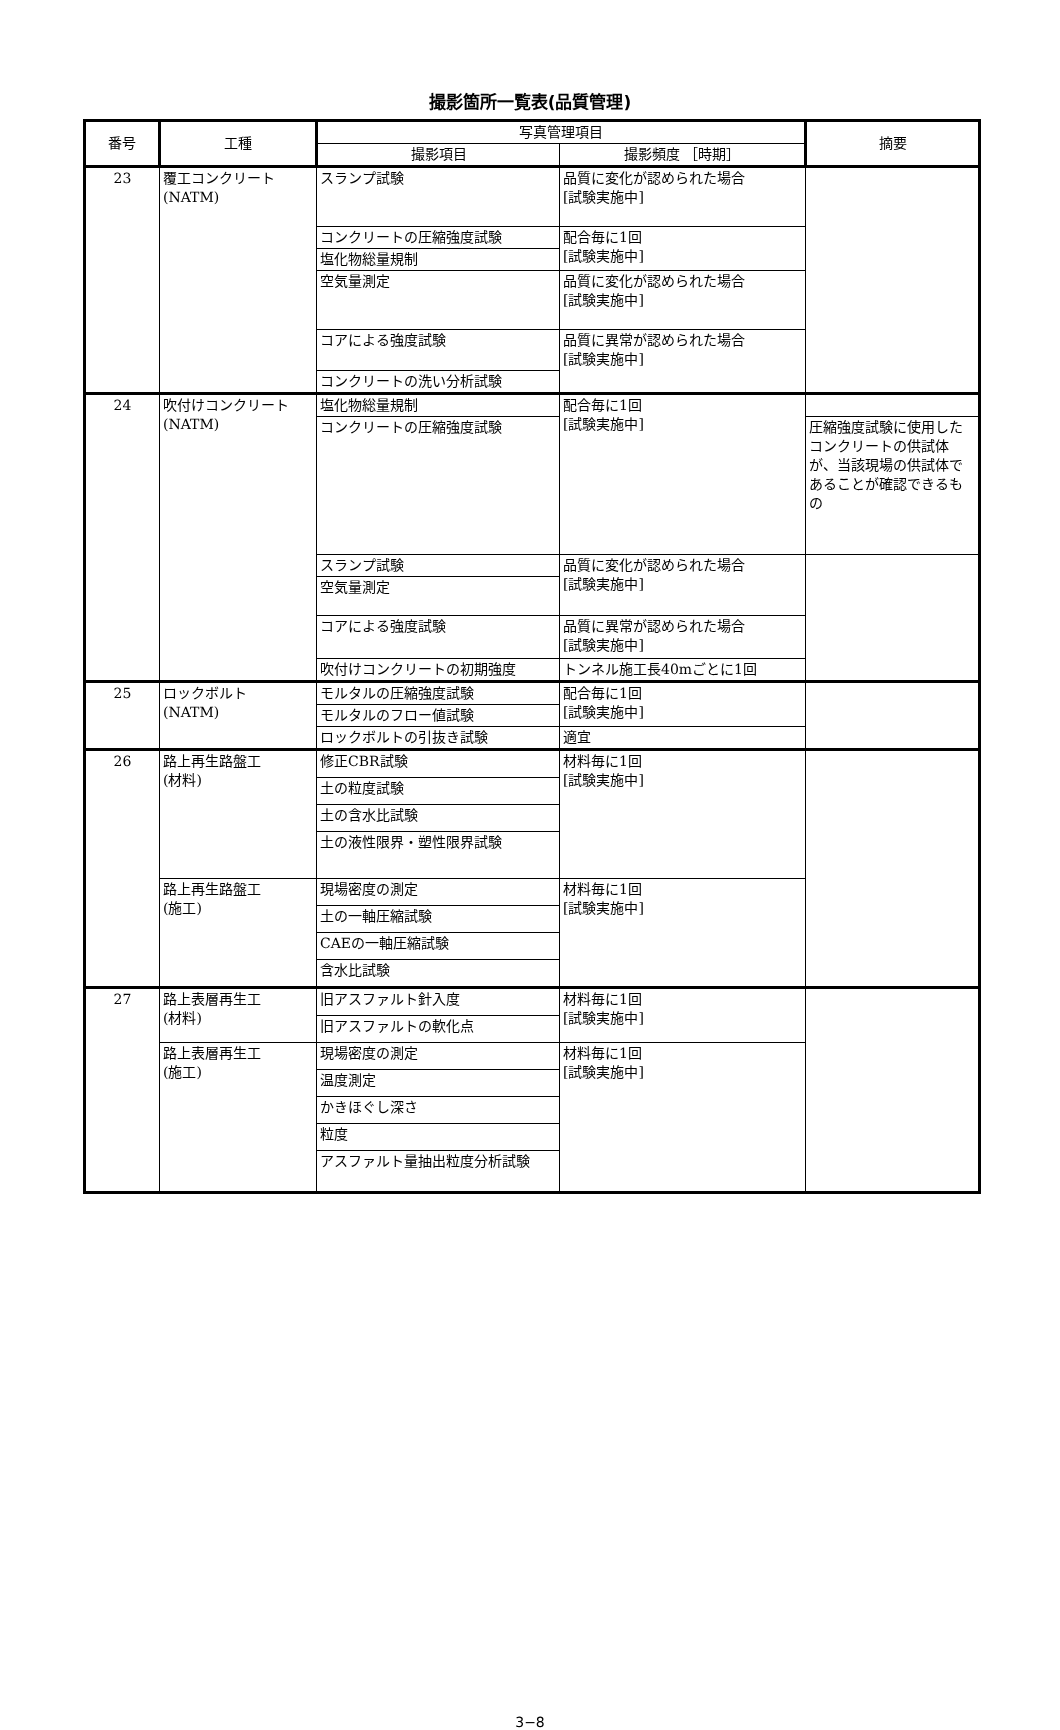撮影箇所一覧表(品質管理)
| 番号 | 工種 | 写真管理項目 | | 摘要 |
| --- | --- | --- | --- | --- |
| | | 撮影項目 | 撮影頻度 ［時期］ | |
| 23 | 覆工コンクリート(NATM) | スランプ試験 | 品質に変化が認められた場合 [試験実施中] | |
| | | コンクリートの圧縮強度試験 | 配合毎に1回 [試験実施中] | |
| | | 塩化物総量規制 | | |
| | | 空気量測定 | 品質に変化が認められた場合 [試験実施中] | |
| | | コアによる強度試験 | 品質に異常が認められた場合 [試験実施中] | |
| | | コンクリートの洗い分析試験 | | |
| 24 | 吹付けコンクリート (NATM) | 塩化物総量規制 | 配合毎に1回 [試験実施中] | |
| | | コンクリートの圧縮強度試験 | | 圧縮強度試験に使用したコンクリートの供試体が、当該現場の供試体であることが確認できるもの |
| | | スランプ試験 | 品質に変化が認められた場合 [試験実施中] | |
| | | 空気量測定 | | |
| | | コアによる強度試験 | 品質に異常が認められた場合 [試験実施中] | |
| | | 吹付けコンクリートの初期強度 | トンネル施工長40mごとに1回 | |
| 25 | ロックボルト (NATM) | モルタルの圧縮強度試験 | 配合毎に1回 [試験実施中] | |
| | | モルタルのフロー値試験 | | |
| | | ロックボルトの引抜き試験 | 適宜 | |
| 26 | 路上再生路盤工 (材料) | 修正CBR試験 | 材料毎に1回 [試験実施中] | |
| | | 土の粒度試験 | | |
| | | 土の含水比試験 | | |
| | | 土の液性限界・塑性限界試験 | | |
| | 路上再生路盤工 (施工) | 現場密度の測定 | 材料毎に1回 [試験実施中] | |
| | | 土の一軸圧縮試験 | | |
| | | CAEの一軸圧縮試験 | | |
| | | 含水比試験 | | |
| 27 | 路上表層再生工 (材料) | 旧アスファルト針入度 | 材料毎に1回 [試験実施中] | |
| | | 旧アスファルトの軟化点 | | |
| | 路上表層再生工 (施工) | 現場密度の測定 | 材料毎に1回 [試験実施中] | |
| | | 温度測定 | | |
| | | かきほぐし深さ | | |
| | | 粒度 | | |
| | | アスファルト量抽出粒度分析試験 | | |
3−8